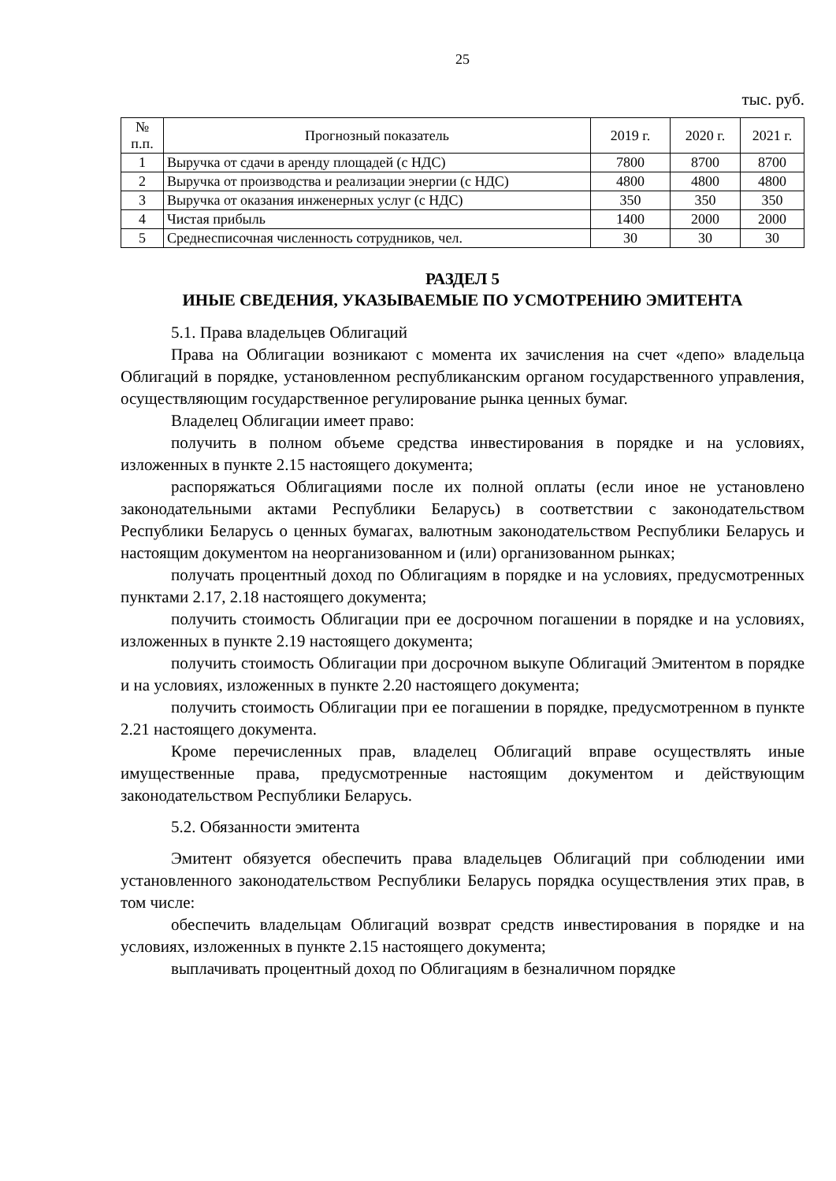25
тыс. руб.
| № п.п. | Прогнозный показатель | 2019 г. | 2020 г. | 2021 г. |
| --- | --- | --- | --- | --- |
| 1 | Выручка от сдачи в аренду площадей (с НДС) | 7800 | 8700 | 8700 |
| 2 | Выручка от производства и реализации энергии (с НДС) | 4800 | 4800 | 4800 |
| 3 | Выручка от оказания инженерных услуг (с НДС) | 350 | 350 | 350 |
| 4 | Чистая прибыль | 1400 | 2000 | 2000 |
| 5 | Среднесписочная численность сотрудников, чел. | 30 | 30 | 30 |
РАЗДЕЛ 5
ИНЫЕ СВЕДЕНИЯ, УКАЗЫВАЕМЫЕ ПО УСМОТРЕНИЮ ЭМИТЕНТА
5.1. Права владельцев Облигаций
Права на Облигации возникают с момента их зачисления на счет «депо» владельца Облигаций в порядке, установленном республиканским органом государственного управления, осуществляющим государственное регулирование рынка ценных бумаг.
Владелец Облигации имеет право:
получить в полном объеме средства инвестирования в порядке и на условиях, изложенных в пункте 2.15 настоящего документа;
распоряжаться Облигациями после их полной оплаты (если иное не установлено законодательными актами Республики Беларусь) в соответствии с законодательством Республики Беларусь о ценных бумагах, валютным законодательством Республики Беларусь и настоящим документом на неорганизованном и (или) организованном рынках;
получать процентный доход по Облигациям в порядке и на условиях, предусмотренных пунктами 2.17, 2.18 настоящего документа;
получить стоимость Облигации при ее досрочном погашении в порядке и на условиях, изложенных в пункте 2.19 настоящего документа;
получить стоимость Облигации при досрочном выкупе Облигаций Эмитентом в порядке и на условиях, изложенных в пункте 2.20 настоящего документа;
получить стоимость Облигации при ее погашении в порядке, предусмотренном в пункте 2.21 настоящего документа.
Кроме перечисленных прав, владелец Облигаций вправе осуществлять иные имущественные права, предусмотренные настоящим документом и действующим законодательством Республики Беларусь.
5.2. Обязанности эмитента
Эмитент обязуется обеспечить права владельцев Облигаций при соблюдении ими установленного законодательством Республики Беларусь порядка осуществления этих прав, в том числе:
обеспечить владельцам Облигаций возврат средств инвестирования в порядке и на условиях, изложенных в пункте 2.15 настоящего документа;
выплачивать процентный доход по Облигациям в безналичном порядке